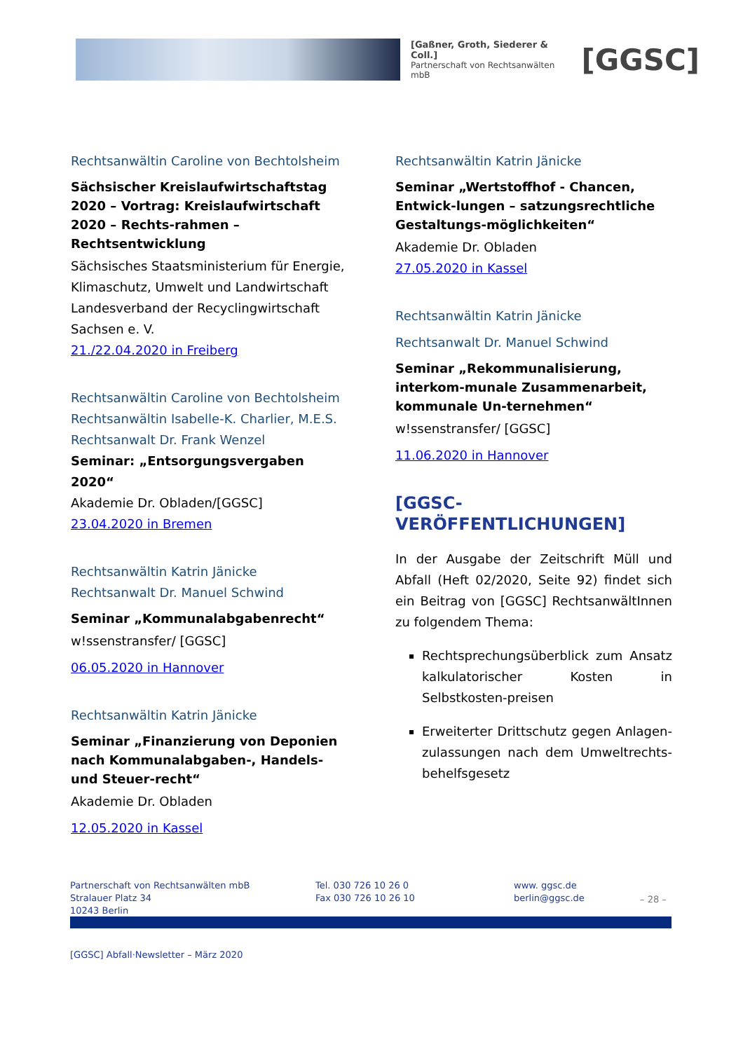[Gaßner, Groth, Siederer & Coll.]
Partnerschaft von Rechtsanwälten mbB
[GGSC]
Rechtsanwältin Caroline von Bechtolsheim
Sächsischer Kreislaufwirtschaftstag 2020 – Vortrag: Kreislaufwirtschaft 2020 – Rechts-rahmen – Rechtsentwicklung
Sächsisches Staatsministerium für Energie, Klimaschutz, Umwelt und Landwirtschaft
Landesverband der Recyclingwirtschaft Sachsen e. V.
21./22.04.2020 in Freiberg
Rechtsanwältin Caroline von Bechtolsheim
Rechtsanwältin Isabelle-K. Charlier, M.E.S.
Rechtsanwalt Dr. Frank Wenzel
Seminar: „Entsorgungsvergaben 2020“
Akademie Dr. Obladen/[GGSC]
23.04.2020 in Bremen
Rechtsanwältin Katrin Jänicke
Rechtsanwalt Dr. Manuel Schwind
Seminar „Kommunalabgabenrecht“
w!ssenstransfer/ [GGSC]
06.05.2020 in Hannover
Rechtsanwältin Katrin Jänicke
Seminar „Finanzierung von Deponien nach Kommunalabgaben-, Handels- und Steuer-recht“
Akademie Dr. Obladen
12.05.2020 in Kassel
Rechtsanwältin Katrin Jänicke
Seminar „Wertstoffhof - Chancen, Entwick-lungen – satzungsrechtliche Gestaltungs-möglichkeiten“
Akademie Dr. Obladen
27.05.2020 in Kassel
Rechtsanwältin Katrin Jänicke
Rechtsanwalt Dr. Manuel Schwind
Seminar „Rekommunalisierung, interkom-munale Zusammenarbeit, kommunale Un-ternehmen“
w!ssenstransfer/ [GGSC]
11.06.2020 in Hannover
[GGSC-VERÖFFENTLICHUNGEN]
In der Ausgabe der Zeitschrift Müll und Abfall (Heft 02/2020, Seite 92) findet sich ein Beitrag von [GGSC] RechtsanwältInnen zu folgendem Thema:
Rechtsprechungsüberblick zum Ansatz kalkulatorischer Kosten in Selbstkosten-preisen
Erweiterter Drittschutz gegen Anlagen-zulassungen nach dem Umweltrechts-behelfsgesetz
Partnerschaft von Rechtsanwälten mbB
Stralauer Platz 34
10243 Berlin
Tel. 030 726 10 26 0
Fax 030 726 10 26 10
www. ggsc.de
berlin@ggsc.de
– 28 –
[GGSC] Abfall·Newsletter – März 2020